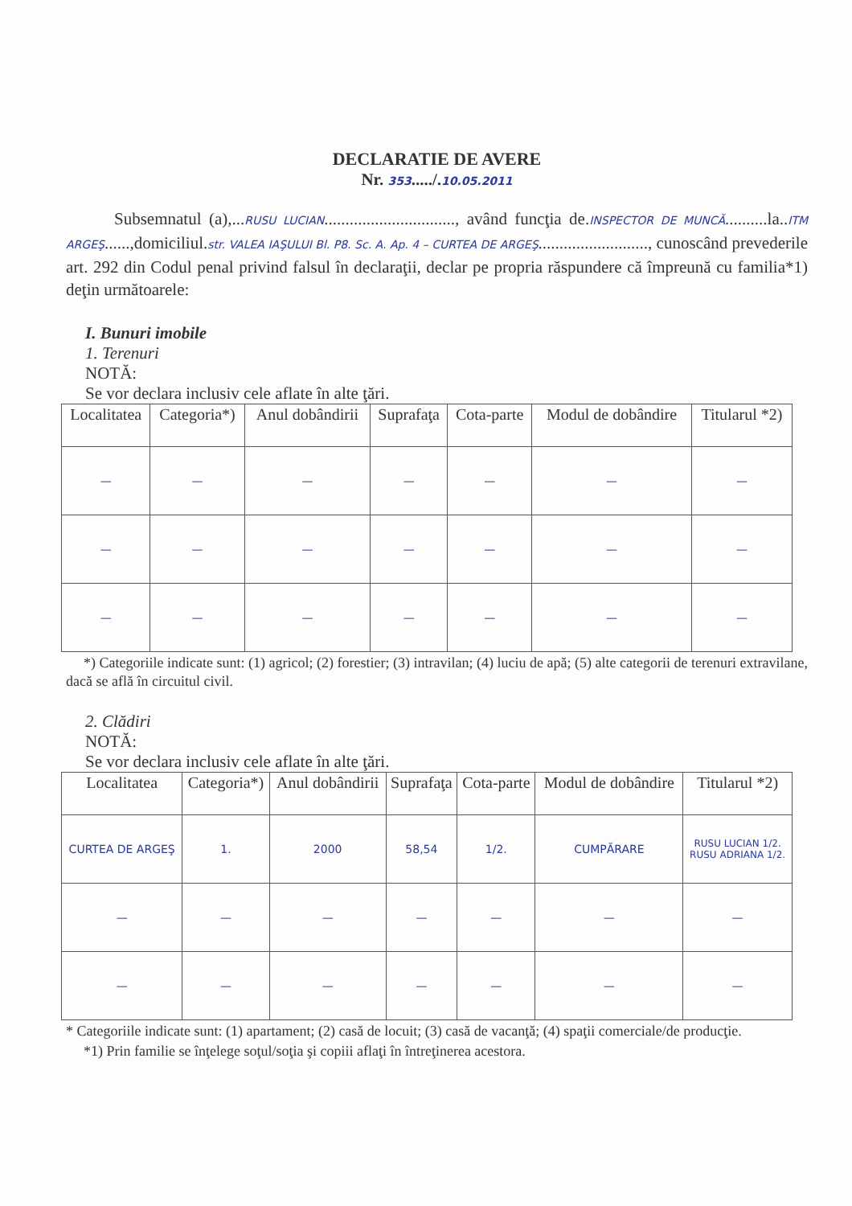DECLARATIE DE AVERE
Nr. 353...../.10.05.2011
Subsemnatul (a),...RUSU LUCIAN..............................., având funcţia de.INSPECTOR DE MUNCĂ..........la..ITM ARGEŞ......,domiciliul.str. VALEA IAŞULUI Bl. P8. Sc. A. Ap. 4 – CURTEA DE ARGEŞ.........................., cunoscând prevederile art. 292 din Codul penal privind falsul în declaraţii, declar pe propria răspundere că împreună cu familia*1) deţin următoarele:
I. Bunuri imobile
1. Terenuri
NOTĂ:
Se vor declara inclusiv cele aflate în alte ţări.
| Localitatea | Categoria*) | Anul dobândirii | Suprafaţa | Cota-parte | Modul de dobândire | Titularul *2) |
| --- | --- | --- | --- | --- | --- | --- |
| — | — | — | — | — | — | — |
| — | — | — | — | — | — | — |
| — | — | — | — | — | — | — |
*) Categoriile indicate sunt: (1) agricol; (2) forestier; (3) intravilan; (4) luciu de apă; (5) alte categorii de terenuri extravilane, dacă se află în circuitul civil.
2. Clădiri
NOTĂ:
Se vor declara inclusiv cele aflate în alte ţări.
| Localitatea | Categoria*) | Anul dobândirii | Suprafaţa | Cota-parte | Modul de dobândire | Titularul *2) |
| --- | --- | --- | --- | --- | --- | --- |
| CURTEA DE ARGEŞ | 1. | 2000 | 58,54 | 1/2. | CUMPĂRARE | RUSU LUCIAN 1/2. RUSU ADRIANA 1/2. |
| — | — | — | — | — | — | — |
| — | — | — | — | — | — | — |
* Categoriile indicate sunt: (1) apartament; (2) casă de locuit; (3) casă de vacanţă; (4) spaţii comerciale/de producţie.
*1) Prin familie se înţelege soţul/soţia şi copiii aflaţi în întreţinerea acestora.